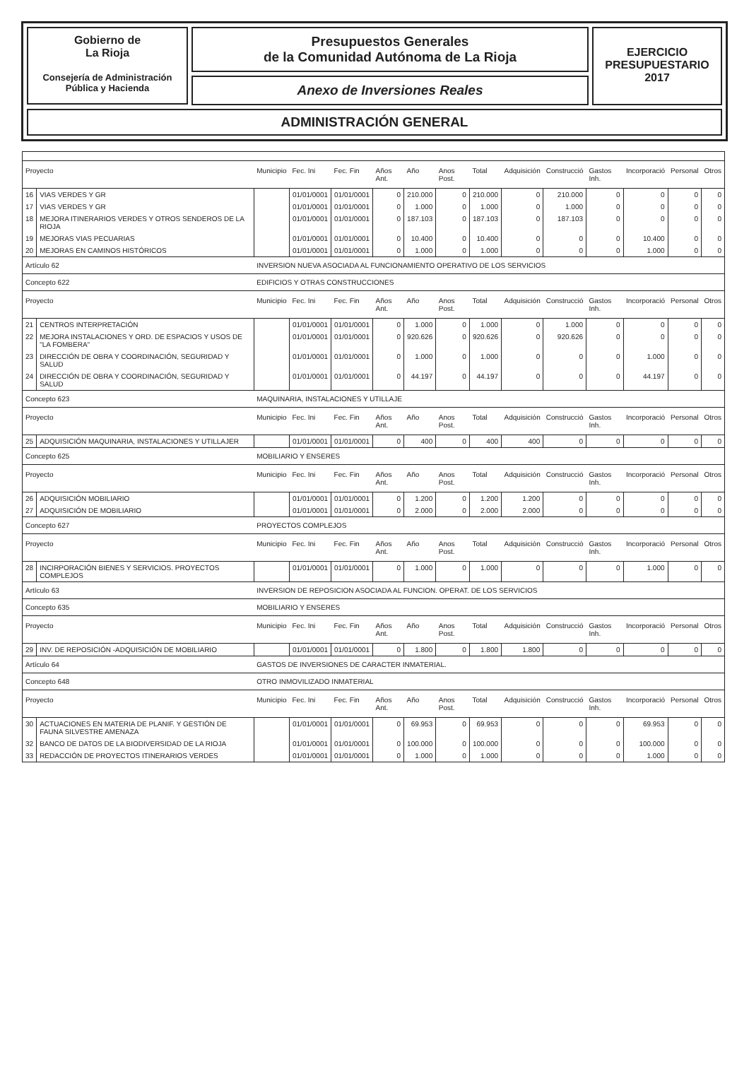Gobierno de
La Rioja
Consejería de Administración
Pública y Hacienda
Presupuestos Generales
de la Comunidad Autónoma de La Rioja
Anexo de Inversiones Reales
EJERCICIO
PRESUPUESTARIO
2017
ADMINISTRACIÓN GENERAL
| Proyecto | | Municipio | Fec. Ini | Fec. Fin | Años Ant. | Año | Anos Post. | Total | Adquisición | Construcció | Gastos Inh. | Incorporació | Personal | Otros |
| --- | --- | --- | --- | --- | --- | --- | --- | --- | --- | --- | --- | --- | --- | --- |
| 16 | VIAS VERDES Y GR | | 01/01/0001 | 01/01/0001 | 0 | 210.000 | 0 | 210.000 | 0 | 210.000 | 0 | 0 | 0 | 0 |
| 17 | VIAS VERDES Y GR | | 01/01/0001 | 01/01/0001 | 0 | 1.000 | 0 | 1.000 | 0 | 1.000 | 0 | 0 | 0 | 0 |
| 18 | MEJORA ITINERARIOS VERDES Y OTROS SENDEROS DE LA RIOJA | | 01/01/0001 | 01/01/0001 | 0 | 187.103 | 0 | 187.103 | 0 | 187.103 | 0 | 0 | 0 | 0 |
| 19 | MEJORAS VIAS PECUARIAS | | 01/01/0001 | 01/01/0001 | 0 | 10.400 | 0 | 10.400 | 0 | 0 | 0 | 10.400 | 0 | 0 |
| 20 | MEJORAS EN CAMINOS HISTÓRICOS | | 01/01/0001 | 01/01/0001 | 0 | 1.000 | 0 | 1.000 | 0 | 0 | 0 | 1.000 | 0 | 0 |
| Artículo 62 | | INVERSION NUEVA ASOCIADA AL FUNCIONAMIENTO OPERATIVO DE LOS SERVICIOS | | | | | | | | | | | | |
| Concepto 622 | | EDIFICIOS Y OTRAS CONSTRUCCIONES | | | | | | | | | | | | |
| Proyecto | | Municipio | Fec. Ini | Fec. Fin | Años Ant. | Año | Anos Post. | Total | Adquisición | Construcció | Gastos Inh. | Incorporació | Personal | Otros |
| 21 | CENTROS INTERPRETACIÓN | | 01/01/0001 | 01/01/0001 | 0 | 1.000 | 0 | 1.000 | 0 | 1.000 | 0 | 0 | 0 | 0 |
| 22 | MEJORA INSTALACIONES Y ORD. DE ESPACIOS Y USOS DE "LA FOMBERA" | | 01/01/0001 | 01/01/0001 | 0 | 920.626 | 0 | 920.626 | 0 | 920.626 | 0 | 0 | 0 | 0 |
| 23 | DIRECCIÓN DE OBRA Y COORDINACIÓN, SEGURIDAD Y SALUD | | 01/01/0001 | 01/01/0001 | 0 | 1.000 | 0 | 1.000 | 0 | 0 | 0 | 1.000 | 0 | 0 |
| 24 | DIRECCIÓN DE OBRA Y COORDINACIÓN, SEGURIDAD Y SALUD | | 01/01/0001 | 01/01/0001 | 0 | 44.197 | 0 | 44.197 | 0 | 0 | 0 | 44.197 | 0 | 0 |
| Concepto 623 | | MAQUINARIA, INSTALACIONES Y UTILLAJE | | | | | | | | | | | | |
| Proyecto | | Municipio | Fec. Ini | Fec. Fin | Años Ant. | Año | Anos Post. | Total | Adquisición | Construcció | Gastos Inh. | Incorporació | Personal | Otros |
| 25 | ADQUISICIÓN MAQUINARIA, INSTALACIONES Y UTILLAJER | | 01/01/0001 | 01/01/0001 | 0 | 400 | 0 | 400 | 400 | 0 | 0 | 0 | 0 | 0 |
| Concepto 625 | | MOBILIARIO Y ENSERES | | | | | | | | | | | | |
| Proyecto | | Municipio | Fec. Ini | Fec. Fin | Años Ant. | Año | Anos Post. | Total | Adquisición | Construcció | Gastos Inh. | Incorporació | Personal | Otros |
| 26 | ADQUISICIÓN MOBILIARIO | | 01/01/0001 | 01/01/0001 | 0 | 1.200 | 0 | 1.200 | 1.200 | 0 | 0 | 0 | 0 | 0 |
| 27 | ADQUISICIÓN DE MOBILIARIO | | 01/01/0001 | 01/01/0001 | 0 | 2.000 | 0 | 2.000 | 2.000 | 0 | 0 | 0 | 0 | 0 |
| Concepto 627 | | PROYECTOS COMPLEJOS | | | | | | | | | | | | |
| Proyecto | | Municipio | Fec. Ini | Fec. Fin | Años Ant. | Año | Anos Post. | Total | Adquisición | Construcció | Gastos Inh. | Incorporació | Personal | Otros |
| 28 | INCIRPORACIÓN BIENES Y SERVICIOS. PROYECTOS COMPLEJOS | | 01/01/0001 | 01/01/0001 | 0 | 1.000 | 0 | 1.000 | 0 | 0 | 0 | 1.000 | 0 | 0 |
| Artículo 63 | | INVERSION DE REPOSICION ASOCIADA AL FUNCION. OPERAT. DE LOS SERVICIOS | | | | | | | | | | | | |
| Concepto 635 | | MOBILIARIO Y ENSERES | | | | | | | | | | | | |
| Proyecto | | Municipio | Fec. Ini | Fec. Fin | Años Ant. | Año | Anos Post. | Total | Adquisición | Construcció | Gastos Inh. | Incorporació | Personal | Otros |
| 29 | INV. DE REPOSICIÓN -ADQUISICIÓN DE MOBILIARIO | | 01/01/0001 | 01/01/0001 | 0 | 1.800 | 0 | 1.800 | 1.800 | 0 | 0 | 0 | 0 | 0 |
| Artículo 64 | | GASTOS DE INVERSIONES DE CARACTER INMATERIAL. | | | | | | | | | | | | |
| Concepto 648 | | OTRO INMOVILIZADO INMATERIAL | | | | | | | | | | | | |
| Proyecto | | Municipio | Fec. Ini | Fec. Fin | Años Ant. | Año | Anos Post. | Total | Adquisición | Construcció | Gastos Inh. | Incorporació | Personal | Otros |
| 30 | ACTUACIONES EN MATERIA DE PLANIF. Y GESTIÓN DE FAUNA SILVESTRE AMENAZA | | 01/01/0001 | 01/01/0001 | 0 | 69.953 | 0 | 69.953 | 0 | 0 | 0 | 69.953 | 0 | 0 |
| 32 | BANCO DE DATOS DE LA BIODIVERSIDAD DE LA RIOJA | | 01/01/0001 | 01/01/0001 | 0 | 100.000 | 0 | 100.000 | 0 | 0 | 0 | 100.000 | 0 | 0 |
| 33 | REDACCIÓN DE PROYECTOS ITINERARIOS VERDES | | 01/01/0001 | 01/01/0001 | 0 | 1.000 | 0 | 1.000 | 0 | 0 | 0 | 1.000 | 0 | 0 |